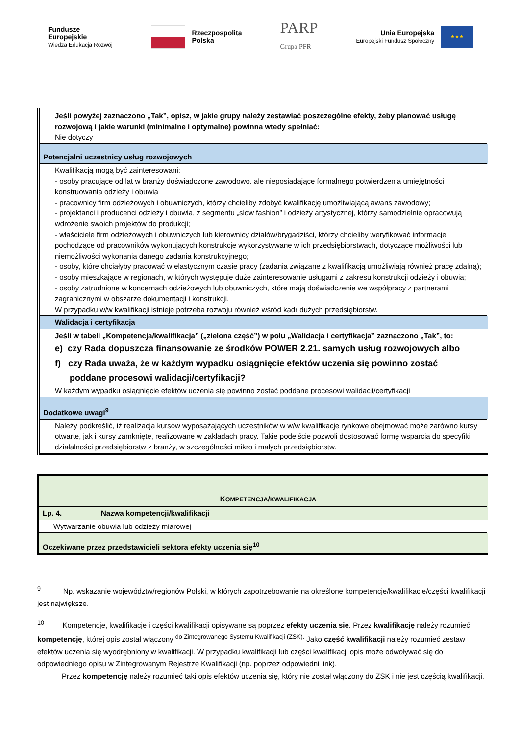Fundusze
Europejskie
Wiedza Edukacja Rozwój
Rzeczpospolita
Polska
PARP
Grupa PFR
Unia Europejska
Europejski Fundusz Społeczny ★★★
| Jeśli powyżej zaznaczono „Tak”, opisz, w jakie grupy należy zestawiać poszczególne efekty, żeby planować usługę rozwojową i jakie warunki (minimalne i optymalne) powinna wtedy spełniać: Nie dotyczy |
| Potencjalni uczestnicy usług rozwojowych |
| Kwalifikacją mogą być zainteresowani: - osoby pracujące od lat w branży doświadczone zawodowo, ale nieposiadające formalnego potwierdzenia umiejętności konstruowania odzieży i obuwia - pracownicy firm odzieżowych i obuwniczych, którzy chcieliby zdobyć kwalifikację umożliwiającą awans zawodowy; - projektanci i producenci odzieży i obuwia, z segmentu „slow fashion” i odzieży artystycznej, którzy samodzielnie opracowują wdrożenie swoich projektów do produkcji; - właściciele firm odzieżowych i obuwniczych lub kierownicy działów/brygadziści, którzy chcieliby weryfikować informacje pochodzące od pracowników wykonujących konstrukcje wykorzystywane w ich przedsiębiorstwach, dotyczące możliwości lub niemożliwości wykonania danego zadania konstrukcyjnego; - osoby, które chciałyby pracować w elastycznym czasie pracy (zadania związane z kwalifikacją umożliwiają również pracę zdalną); - osoby mieszkające w regionach, w których występuje duże zainteresowanie usługami z zakresu konstrukcji odzieży i obuwia; - osoby zatrudnione w koncernach odzieżowych lub obuwniczych, które mają doświadczenie we współpracy z partnerami zagranicznymi w obszarze dokumentacji i konstrukcji. W przypadku w/w kwalifikacji istnieje potrzeba rozwoju również wśród kadr dużych przedsiębiorstw. |
| Walidacja i certyfikacja |
| Jeśli w tabeli „Kompetencja/kwalifikacja” („zielona część”) w polu „Walidacja i certyfikacja” zaznaczono „Tak”, to: e) czy Rada dopuszcza finansowanie ze środków POWER 2.21. samych usług rozwojowych albo f) czy Rada uważa, że w każdym wypadku osiągnięcie efektów uczenia się powinno zostać poddane procesowi walidacji/certyfikacji? W każdym wypadku osiągnięcie efektów uczenia się powinno zostać poddane procesowi walidacji/certyfikacji |
| Dodatkowe uwagi<sup>9</sup> |
| Należy podkreślić, iż realizacja kursów wyposażających uczestników w w/w kwalifikacje rynkowe obejmować może zarówno kursy otwarte, jak i kursy zamknięte, realizowane w zakładach pracy. Takie podejście pozwoli dostosować formę wsparcia do specyfiki działalności przedsiębiorstw z branży, w szczególności mikro i małych przedsiębiorstw. |
| K OMPETENCJA / KWALIFIKACJA | |
| Lp. 4. | Nazwa kompetencji/kwalifikacji |
| Wytwarzanie obuwia lub odzieży miarowej | |
| Oczekiwane przez przedstawicieli sektora efekty uczenia się<sup>10</sup> | |
<sup>9</sup> Np. wskazanie województw/regionów Polski, w których zapotrzebowanie na określone kompetencje/kwalifikacje/części kwalifikacji jest największe.
<sup>10</sup> Kompetencje, kwalifikacje i części kwalifikacji opisywane są poprzez efekty uczenia się. Przez kwalifikację należy rozumieć kompetencję, której opis został włączony <sup>do Zintegrowanego Systemu Kwalifikacji (ZSK).</sup> Jako część kwalifikacji należy rozumieć zestaw efektów uczenia się wyodrębniony w kwalifikacji. W przypadku kwalifikacji lub części kwalifikacji opis może odwoływać się do odpowiedniego opisu w Zintegrowanym Rejestrze Kwalifikacji (np. poprzez odpowiedni link).
Przez kompetencję należy rozumieć taki opis efektów uczenia się, który nie został włączony do ZSK i nie jest częścią kwalifikacji.